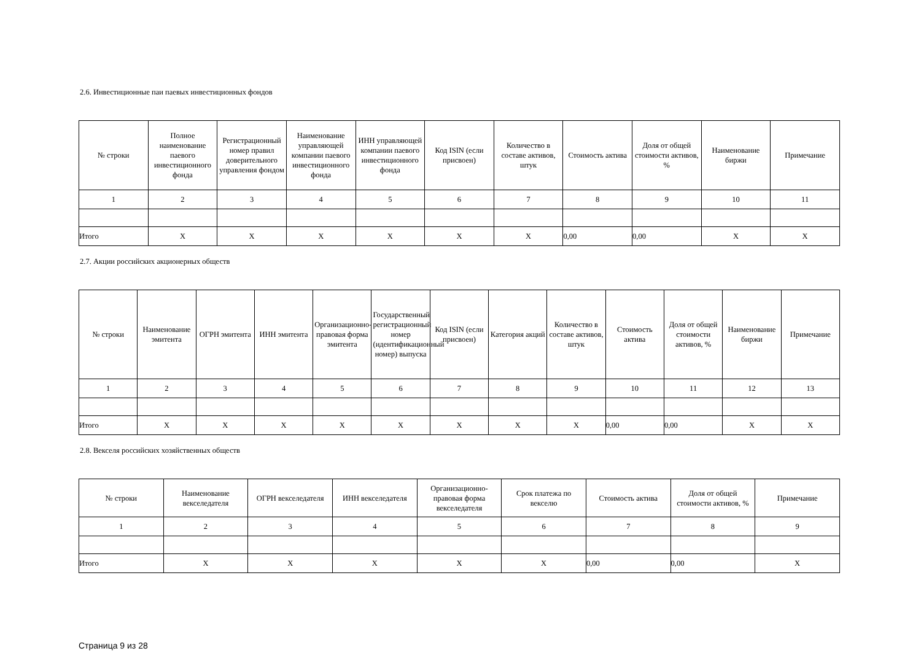2.6. Инвестиционные паи паевых инвестиционных фондов
| № строки | Полное наименование паевого инвестиционного фонда | Регистрационный номер правил доверительного управления фондом | Наименование управляющей компании паевого инвестиционного фонда | ИНН управляющей компании паевого инвестиционного фонда | Код ISIN (если присвоен) | Количество в составе активов, штук | Стоимость актива | Доля от общей стоимости активов, % | Наименование биржи | Примечание |
| --- | --- | --- | --- | --- | --- | --- | --- | --- | --- | --- |
| 1 | 2 | 3 | 4 | 5 | 6 | 7 | 8 | 9 | 10 | 11 |
| Итого | X | X | X | X | X | X | 0,00 | 0,00 | X | X |
2.7. Акции российских акционерных обществ
| № строки | Наименование эмитента | ОГРН эмитента | ИНН эмитента | Организационно-правовая форма эмитента | Государственный регистрационный номер (идентификационный номер) выпуска | Код ISIN (если присвоен) | Категория акций | Количество в составе активов, штук | Стоимость актива | Доля от общей стоимости активов, % | Наименование биржи | Примечание |
| --- | --- | --- | --- | --- | --- | --- | --- | --- | --- | --- | --- | --- |
| 1 | 2 | 3 | 4 | 5 | 6 | 7 | 8 | 9 | 10 | 11 | 12 | 13 |
| Итого | X | X | X | X | X | X | X | X | 0,00 | 0,00 | X | X |
2.8. Векселя российских хозяйственных обществ
| № строки | Наименование векселедателя | ОГРН векселедателя | ИНН векселедателя | Организационно-правовая форма векселедателя | Срок платежа по векселю | Стоимость актива | Доля от общей стоимости активов, % | Примечание |
| --- | --- | --- | --- | --- | --- | --- | --- | --- |
| 1 | 2 | 3 | 4 | 5 | 6 | 7 | 8 | 9 |
| Итого | X | X | X | X | X | 0,00 | 0,00 | X |
Страница 9 из 28